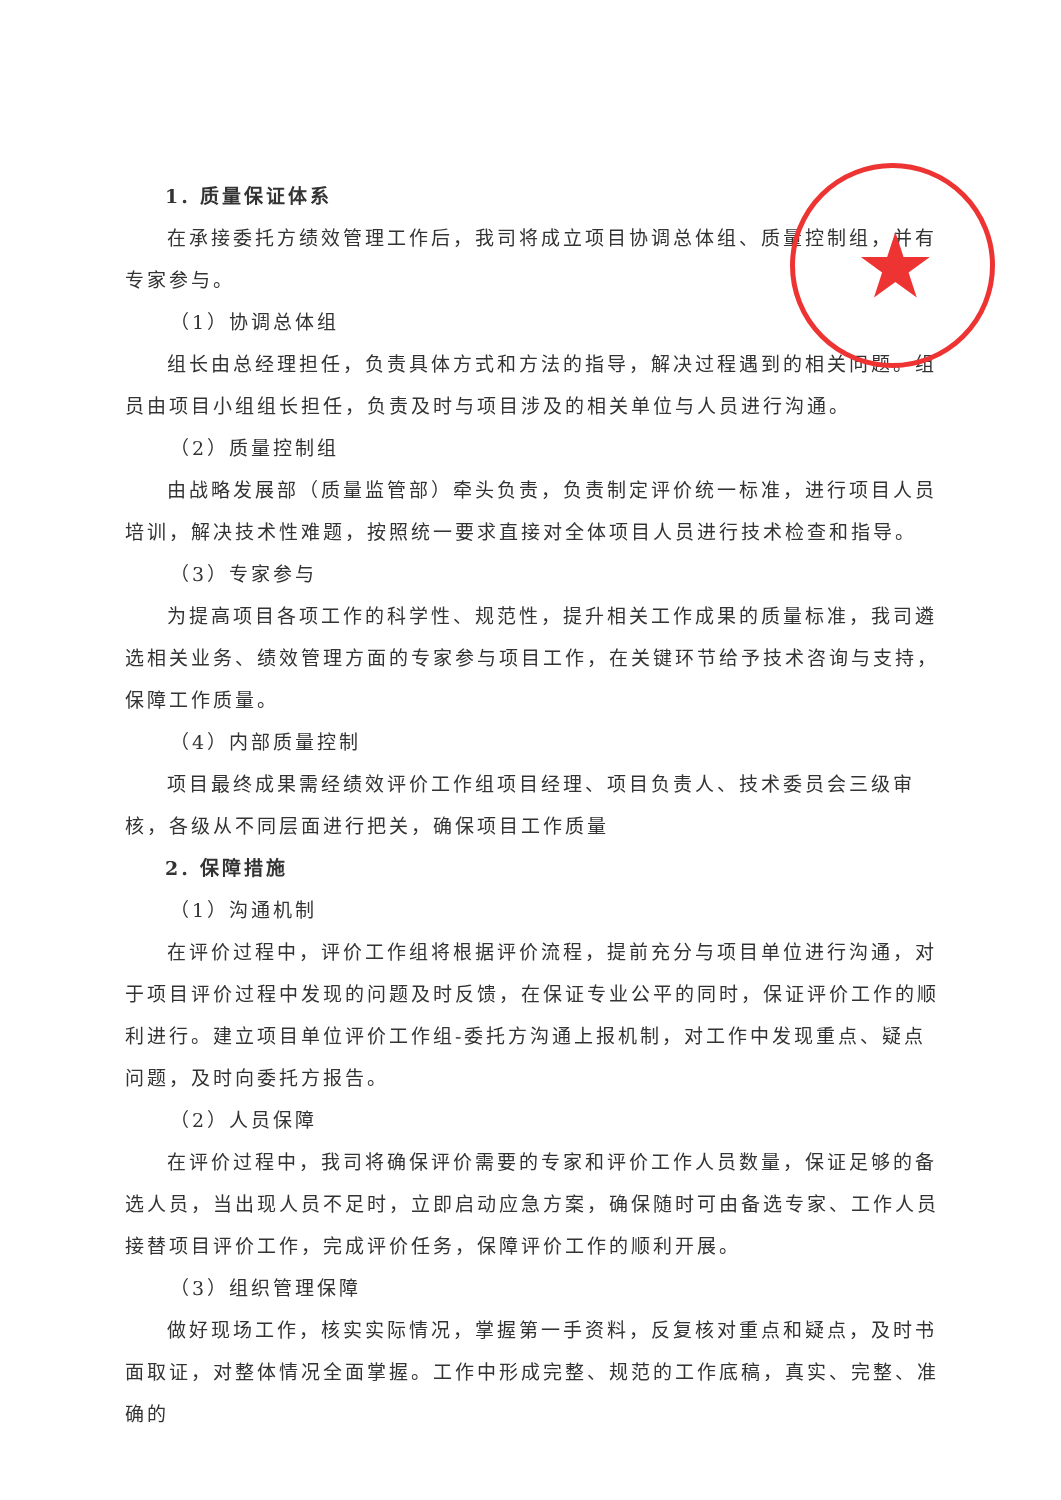★
1. 质量保证体系
在承接委托方绩效管理工作后，我司将成立项目协调总体组、质量控制组，并有专家参与。
（1）协调总体组
组长由总经理担任，负责具体方式和方法的指导，解决过程遇到的相关问题。组员由项目小组组长担任，负责及时与项目涉及的相关单位与人员进行沟通。
（2）质量控制组
由战略发展部（质量监管部）牵头负责，负责制定评价统一标准，进行项目人员培训，解决技术性难题，按照统一要求直接对全体项目人员进行技术检查和指导。
（3）专家参与
为提高项目各项工作的科学性、规范性，提升相关工作成果的质量标准，我司遴选相关业务、绩效管理方面的专家参与项目工作，在关键环节给予技术咨询与支持，保障工作质量。
（4）内部质量控制
项目最终成果需经绩效评价工作组项目经理、项目负责人、技术委员会三级审核，各级从不同层面进行把关，确保项目工作质量
2. 保障措施
（1）沟通机制
在评价过程中，评价工作组将根据评价流程，提前充分与项目单位进行沟通，对于项目评价过程中发现的问题及时反馈，在保证专业公平的同时，保证评价工作的顺利进行。建立项目单位评价工作组-委托方沟通上报机制，对工作中发现重点、疑点问题，及时向委托方报告。
（2）人员保障
在评价过程中，我司将确保评价需要的专家和评价工作人员数量，保证足够的备选人员，当出现人员不足时，立即启动应急方案，确保随时可由备选专家、工作人员接替项目评价工作，完成评价任务，保障评价工作的顺利开展。
（3）组织管理保障
做好现场工作，核实实际情况，掌握第一手资料，反复核对重点和疑点，及时书面取证，对整体情况全面掌握。工作中形成完整、规范的工作底稿，真实、完整、准确的